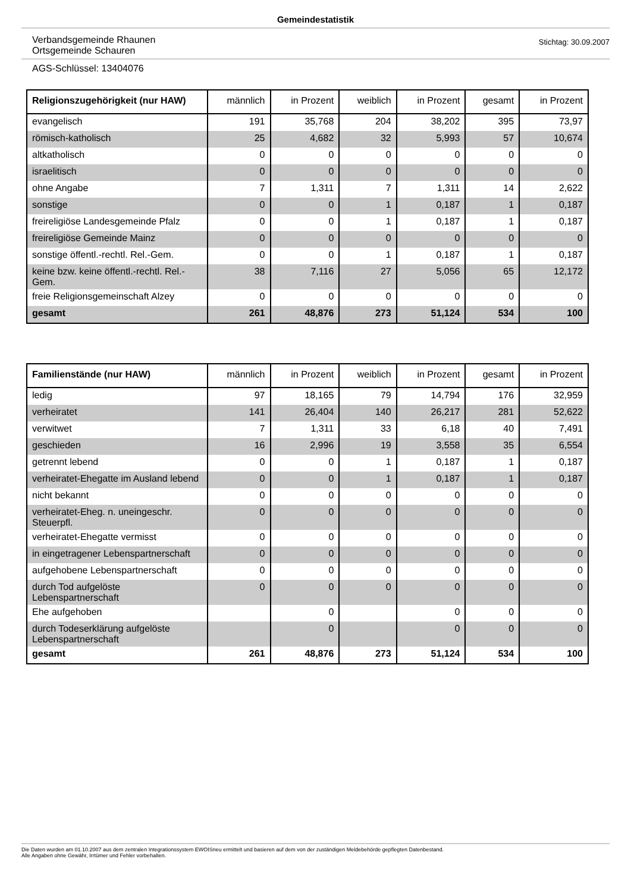Gemeindestatistik
Verbandsgemeinde Rhaunen
Ortsgemeinde Schauren
Stichtag: 30.09.2007
AGS-Schlüssel: 13404076
| Religionszugehörigkeit (nur HAW) | männlich | in Prozent | weiblich | in Prozent | gesamt | in Prozent |
| --- | --- | --- | --- | --- | --- | --- |
| evangelisch | 191 | 35,768 | 204 | 38,202 | 395 | 73,97 |
| römisch-katholisch | 25 | 4,682 | 32 | 5,993 | 57 | 10,674 |
| altkatholisch | 0 | 0 | 0 | 0 | 0 | 0 |
| israelitisch | 0 | 0 | 0 | 0 | 0 | 0 |
| ohne Angabe | 7 | 1,311 | 7 | 1,311 | 14 | 2,622 |
| sonstige | 0 | 0 | 1 | 0,187 | 1 | 0,187 |
| freireligiöse Landesgemeinde Pfalz | 0 | 0 | 1 | 0,187 | 1 | 0,187 |
| freireligiöse Gemeinde Mainz | 0 | 0 | 0 | 0 | 0 | 0 |
| sonstige öffentl.-rechtl. Rel.-Gem. | 0 | 0 | 1 | 0,187 | 1 | 0,187 |
| keine bzw. keine öffentl.-rechtl. Rel.-Gem. | 38 | 7,116 | 27 | 5,056 | 65 | 12,172 |
| freie Religionsgemeinschaft Alzey | 0 | 0 | 0 | 0 | 0 | 0 |
| gesamt | 261 | 48,876 | 273 | 51,124 | 534 | 100 |
| Familienstände (nur HAW) | männlich | in Prozent | weiblich | in Prozent | gesamt | in Prozent |
| --- | --- | --- | --- | --- | --- | --- |
| ledig | 97 | 18,165 | 79 | 14,794 | 176 | 32,959 |
| verheiratet | 141 | 26,404 | 140 | 26,217 | 281 | 52,622 |
| verwitwet | 7 | 1,311 | 33 | 6,18 | 40 | 7,491 |
| geschieden | 16 | 2,996 | 19 | 3,558 | 35 | 6,554 |
| getrennt lebend | 0 | 0 | 1 | 0,187 | 1 | 0,187 |
| verheiratet-Ehegatte im Ausland lebend | 0 | 0 | 1 | 0,187 | 1 | 0,187 |
| nicht bekannt | 0 | 0 | 0 | 0 | 0 | 0 |
| verheiratet-Eheg. n. uneingeschr. Steuerpfl. | 0 | 0 | 0 | 0 | 0 | 0 |
| verheiratet-Ehegatte vermisst | 0 | 0 | 0 | 0 | 0 | 0 |
| in eingetragener Lebenspartnerschaft | 0 | 0 | 0 | 0 | 0 | 0 |
| aufgehobene Lebenspartnerschaft | 0 | 0 | 0 | 0 | 0 | 0 |
| durch Tod aufgelöste Lebenspartnerschaft | 0 | 0 | 0 | 0 | 0 | 0 |
| Ehe aufgehoben | | 0 | | 0 | 0 | 0 |
| durch Todeserklärung aufgelöste Lebenspartnerschaft | | 0 | | 0 | 0 | 0 |
| gesamt | 261 | 48,876 | 273 | 51,124 | 534 | 100 |
Die Daten wurden am 01.10.2007 aus dem zentralen Integrationssystem EWOISneu ermittelt und basieren auf dem von der zuständigen Meldebehörde gepflegten Datenbestand.
Alle Angaben ohne Gewähr, Irrtümer und Fehler vorbehalten.